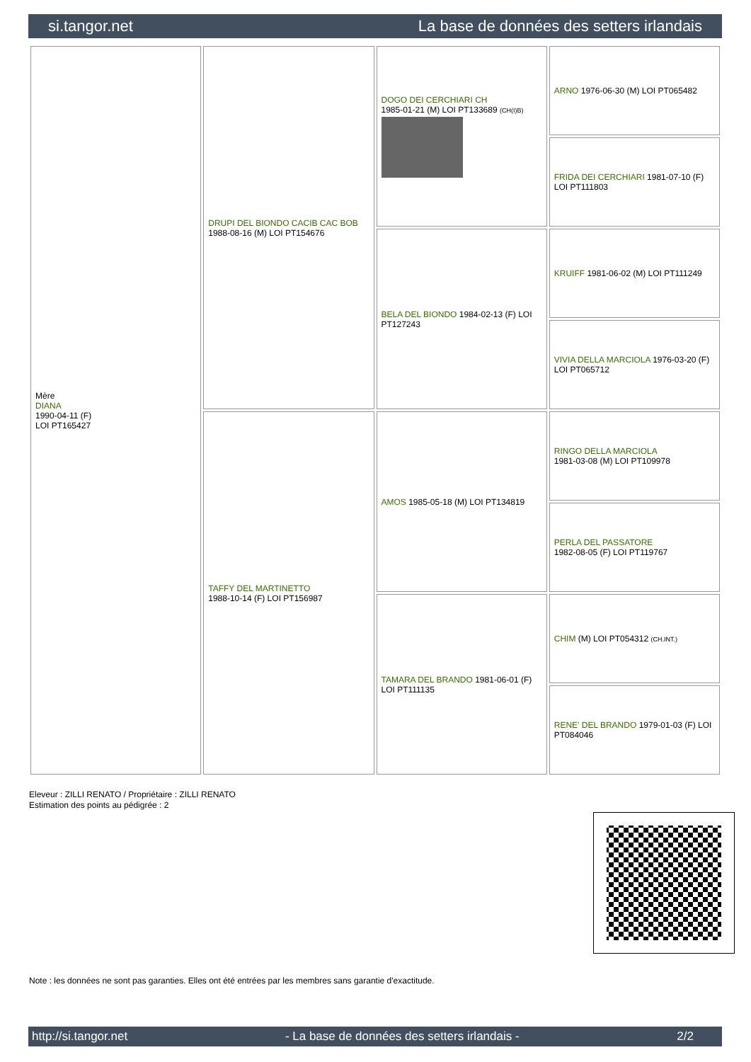si.tangor.net La base de données des setters irlandais
| Mère DIANA 1990-04-11 (F) LOI PT165427 | DRUPI DEL BIONDO CACIB CAC BOB 1988-08-16 (M) LOI PT154676 | DOGO DEI CERCHIARI CH 1985-01-21 (M) LOI PT133689 (CH(I)B) | ARNO 1976-06-30 (M) LOI PT065482 |
| | | | FRIDA DEI CERCHIARI 1981-07-10 (F) LOI PT111803 |
| | | BELA DEL BIONDO 1984-02-13 (F) LOI PT127243 | KRUIFF 1981-06-02 (M) LOI PT111249 |
| | | | VIVIA DELLA MARCIOLA 1976-03-20 (F) LOI PT065712 |
| | TAFFY DEL MARTINETTO 1988-10-14 (F) LOI PT156987 | AMOS 1985-05-18 (M) LOI PT134819 | RINGO DELLA MARCIOLA 1981-03-08 (M) LOI PT109978 |
| | | | PERLA DEL PASSATORE 1982-08-05 (F) LOI PT119767 |
| | | TAMARA DEL BRANDO 1981-06-01 (F) LOI PT111135 | CHIM (M) LOI PT054312 (CH.INT.) |
| | | | RENE' DEL BRANDO 1979-01-03 (F) LOI PT084046 |
Eleveur : ZILLI RENATO / Propriétaire : ZILLI RENATO
Estimation des points au pédigrée : 2
Note : les données ne sont pas garanties. Elles ont été entrées par les membres sans garantie d'exactitude.
http://si.tangor.net - La base de données des setters irlandais - 2/2